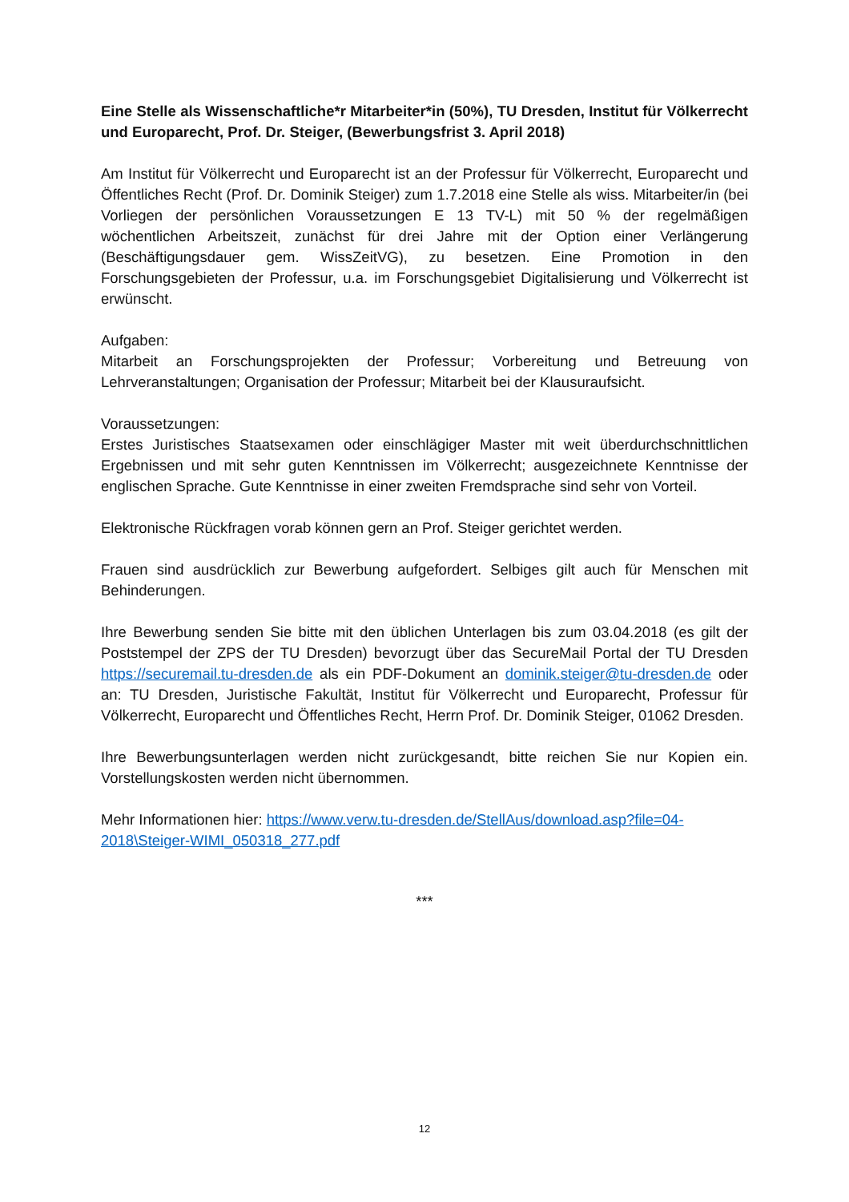Eine Stelle als Wissenschaftliche*r Mitarbeiter*in (50%), TU Dresden, Institut für Völkerrecht und Europarecht, Prof. Dr. Steiger, (Bewerbungsfrist 3. April 2018)
Am Institut für Völkerrecht und Europarecht ist an der Professur für Völkerrecht, Europarecht und Öffentliches Recht (Prof. Dr. Dominik Steiger) zum 1.7.2018 eine Stelle als wiss. Mitarbeiter/in (bei Vorliegen der persönlichen Voraussetzungen E 13 TV-L) mit 50 % der regelmäßigen wöchentlichen Arbeitszeit, zunächst für drei Jahre mit der Option einer Verlängerung (Beschäftigungsdauer gem. WissZeitVG), zu besetzen. Eine Promotion in den Forschungsgebieten der Professur, u.a. im Forschungsgebiet Digitalisierung und Völkerrecht ist erwünscht.
Aufgaben:
Mitarbeit an Forschungsprojekten der Professur; Vorbereitung und Betreuung von Lehrveranstaltungen; Organisation der Professur; Mitarbeit bei der Klausuraufsicht.
Voraussetzungen:
Erstes Juristisches Staatsexamen oder einschlägiger Master mit weit überdurchschnittlichen Ergebnissen und mit sehr guten Kenntnissen im Völkerrecht; ausgezeichnete Kenntnisse der englischen Sprache. Gute Kenntnisse in einer zweiten Fremdsprache sind sehr von Vorteil.
Elektronische Rückfragen vorab können gern an Prof. Steiger gerichtet werden.
Frauen sind ausdrücklich zur Bewerbung aufgefordert. Selbiges gilt auch für Menschen mit Behinderungen.
Ihre Bewerbung senden Sie bitte mit den üblichen Unterlagen bis zum 03.04.2018 (es gilt der Poststempel der ZPS der TU Dresden) bevorzugt über das SecureMail Portal der TU Dresden https://securemail.tu-dresden.de als ein PDF-Dokument an dominik.steiger@tu-dresden.de oder an: TU Dresden, Juristische Fakultät, Institut für Völkerrecht und Europarecht, Professur für Völkerrecht, Europarecht und Öffentliches Recht, Herrn Prof. Dr. Dominik Steiger, 01062 Dresden.
Ihre Bewerbungsunterlagen werden nicht zurückgesandt, bitte reichen Sie nur Kopien ein. Vorstellungskosten werden nicht übernommen.
Mehr Informationen hier: https://www.verw.tu-dresden.de/StellAus/download.asp?file=04-2018\Steiger-WIMI_050318_277.pdf
***
12